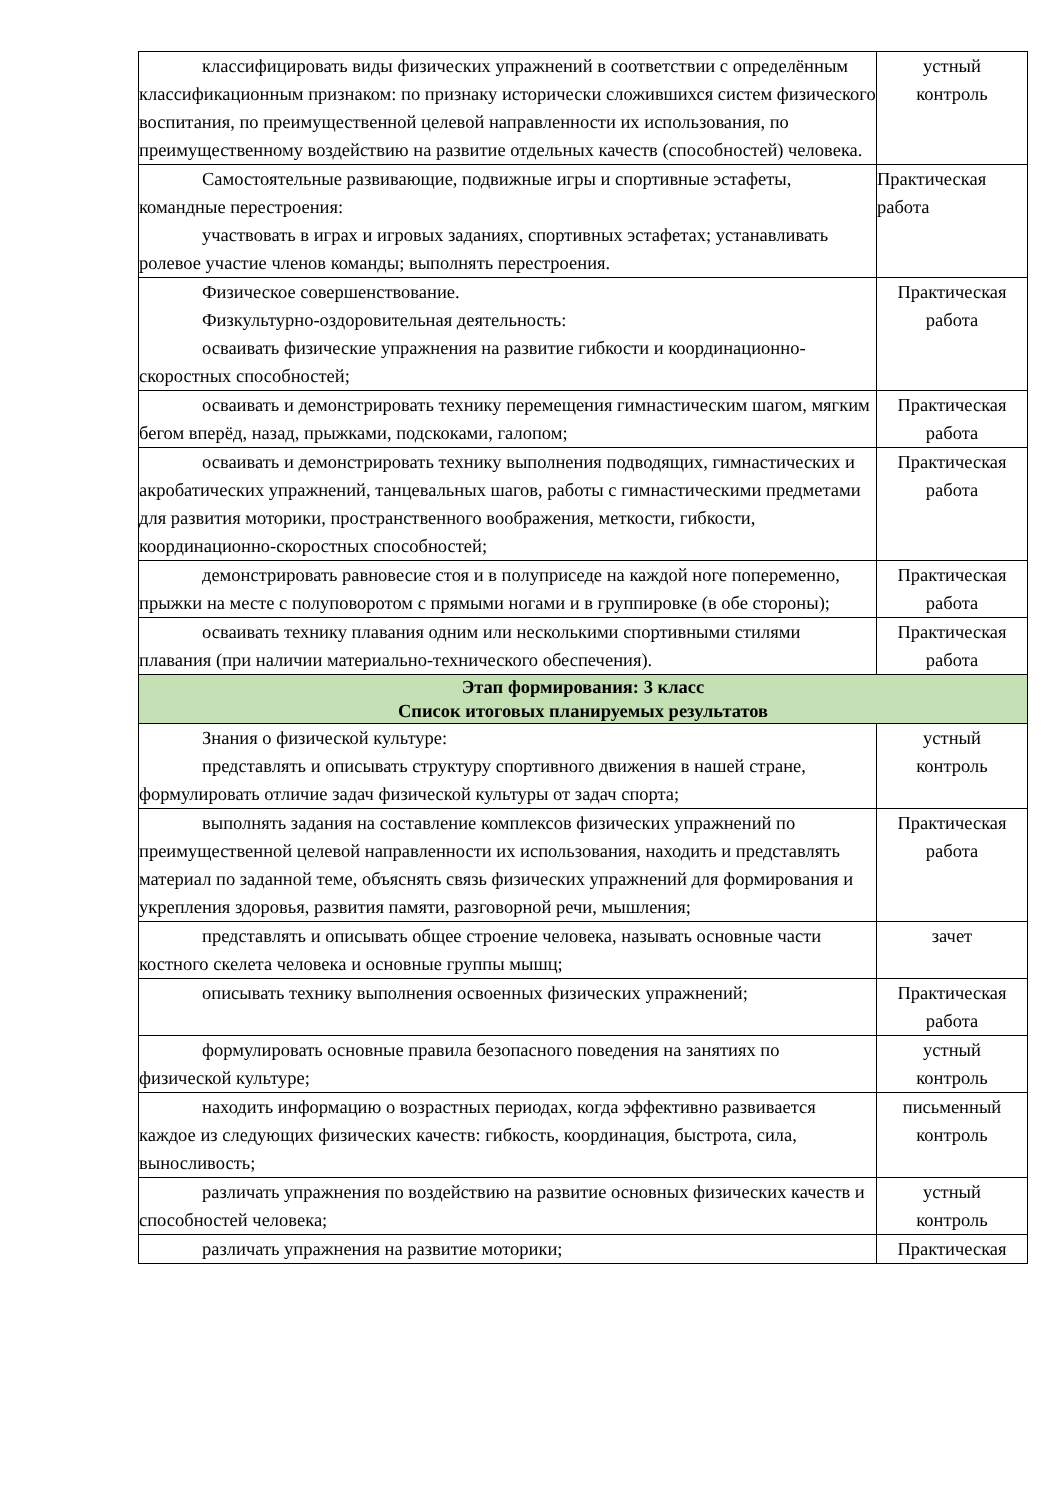| классифицировать виды физических упражнений в соответствии с определённым классификационным признаком: по признаку исторически сложившихся систем физического воспитания, по преимущественной целевой направленности их использования, по преимущественному воздействию на развитие отдельных качеств (способностей) человека. | устный контроль |
| Самостоятельные развивающие, подвижные игры и спортивные эстафеты, командные перестроения: участвовать в играх и игровых заданиях, спортивных эстафетах; устанавливать ролевое участие членов команды; выполнять перестроения. | Практическая работа |
| Физическое совершенствование. Физкультурно-оздоровительная деятельность: осваивать физические упражнения на развитие гибкости и координационно-скоростных способностей; | Практическая работа |
| осваивать и демонстрировать технику перемещения гимнастическим шагом, мягким бегом вперёд, назад, прыжками, подскоками, галопом; | Практическая работа |
| осваивать и демонстрировать технику выполнения подводящих, гимнастических и акробатических упражнений, танцевальных шагов, работы с гимнастическими предметами для развития моторики, пространственного воображения, меткости, гибкости, координационно-скоростных способностей; | Практическая работа |
| демонстрировать равновесие стоя и в полуприседе на каждой ноге попеременно, прыжки на месте с полуповоротом с прямыми ногами и в группировке (в обе стороны); | Практическая работа |
| осваивать технику плавания одним или несколькими спортивными стилями плавания (при наличии материально-технического обеспечения). | Практическая работа |
| Этап формирования: 3 класс Список итоговых планируемых результатов | |
| Знания о физической культуре: представлять и описывать структуру спортивного движения в нашей стране, формулировать отличие задач физической культуры от задач спорта; | устный контроль |
| выполнять задания на составление комплексов физических упражнений по преимущественной целевой направленности их использования, находить и представлять материал по заданной теме, объяснять связь физических упражнений для формирования и укрепления здоровья, развития памяти, разговорной речи, мышления; | Практическая работа |
| представлять и описывать общее строение человека, называть основные части костного скелета человека и основные группы мышц; | зачет |
| описывать технику выполнения освоенных физических упражнений; | Практическая работа |
| формулировать основные правила безопасного поведения на занятиях по физической культуре; | устный контроль |
| находить информацию о возрастных периодах, когда эффективно развивается каждое из следующих физических качеств: гибкость, координация, быстрота, сила, выносливость; | письменный контроль |
| различать упражнения по воздействию на развитие основных физических качеств и способностей человека; | устный контроль |
| различать упражнения на развитие моторики; | Практическая |